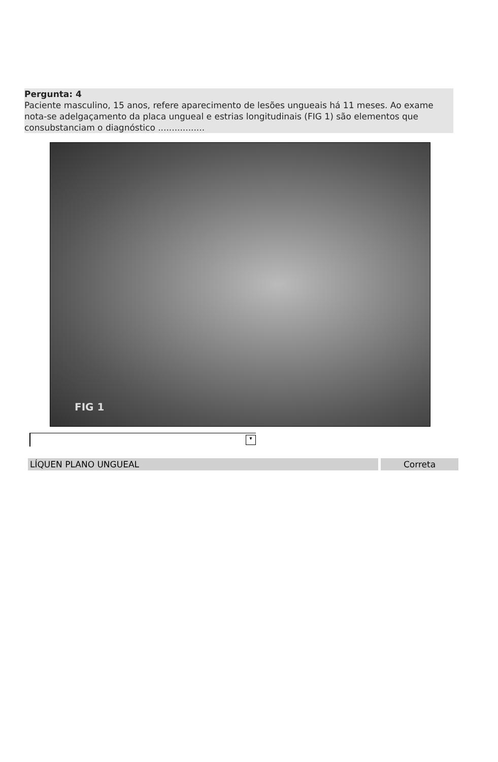Pergunta: 4
Paciente masculino, 15 anos, refere aparecimento de lesões ungueais há 11 meses. Ao exame nota-se adelgaçamento da placa ungueal e estrias longitudinais (FIG 1) são elementos que consubstanciam o diagnóstico .................
FIG 1
▾
LÍQUEN PLANO UNGUEAL Correta